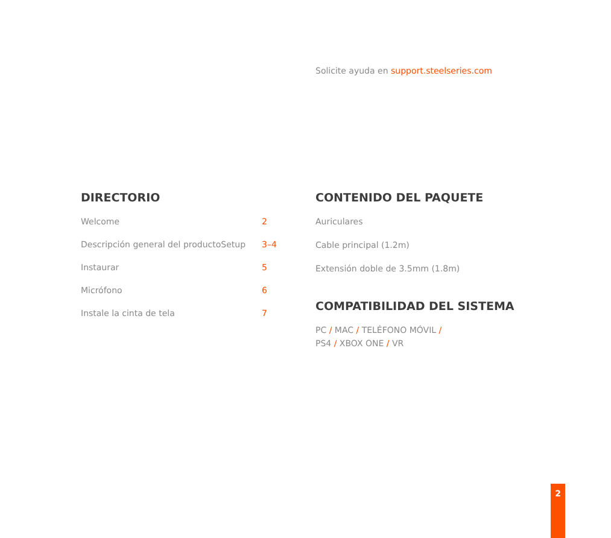Solicite ayuda en support.steelseries.com
DIRECTORIO
Welcome 2
Descripción general del productoSetup 3–4
Instaurar 5
Micrófono 6
Instale la cinta de tela 7
CONTENIDO DEL PAQUETE
Auriculares
Cable principal (1.2m)
Extensión doble de 3.5mm (1.8m)
COMPATIBILIDAD DEL SISTEMA
PC / MAC / TELÉFONO MÓVIL /
PS4 / XBOX ONE / VR
2